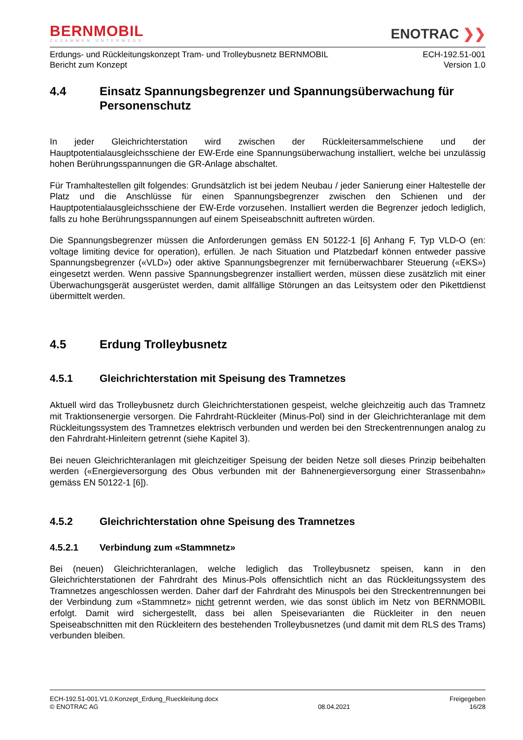BERNMOBIL
ZUSAMMEN UNTERWEGS
ENOTRAC ❯❯
Erdungs- und Rückleitungskonzept Tram- und Trolleybusnetz BERNMOBIL
Bericht zum Konzept
ECH-192.51-001
Version 1.0
4.4 Einsatz Spannungsbegrenzer und Spannungsüberwachung für Personenschutz
In jeder Gleichrichterstation wird zwischen der Rückleitersammelschiene und der Hauptpotentialausgleichsschiene der EW-Erde eine Spannungsüberwachung installiert, welche bei unzulässig hohen Berührungsspannungen die GR-Anlage abschaltet.
Für Tramhaltestellen gilt folgendes: Grundsätzlich ist bei jedem Neubau / jeder Sanierung einer Haltestelle der Platz und die Anschlüsse für einen Spannungsbegrenzer zwischen den Schienen und der Hauptpotentialausgleichsschiene der EW-Erde vorzusehen. Installiert werden die Begrenzer jedoch lediglich, falls zu hohe Berührungsspannungen auf einem Speiseabschnitt auftreten würden.
Die Spannungsbegrenzer müssen die Anforderungen gemäss EN 50122-1 [6] Anhang F, Typ VLD-O (en: voltage limiting device for operation), erfüllen. Je nach Situation und Platzbedarf können entweder passive Spannungsbegrenzer («VLD») oder aktive Spannungsbegrenzer mit fernüberwachbarer Steuerung («EKS») eingesetzt werden. Wenn passive Spannungsbegrenzer installiert werden, müssen diese zusätzlich mit einer Überwachungsgerät ausgerüstet werden, damit allfällige Störungen an das Leitsystem oder den Pikettdienst übermittelt werden.
4.5 Erdung Trolleybusnetz
4.5.1 Gleichrichterstation mit Speisung des Tramnetzes
Aktuell wird das Trolleybusnetz durch Gleichrichterstationen gespeist, welche gleichzeitig auch das Tramnetz mit Traktionsenergie versorgen. Die Fahrdraht-Rückleiter (Minus-Pol) sind in der Gleichrichteranlage mit dem Rückleitungssystem des Tramnetzes elektrisch verbunden und werden bei den Streckentrennungen analog zu den Fahrdraht-Hinleitern getrennt (siehe Kapitel 3).
Bei neuen Gleichrichteranlagen mit gleichzeitiger Speisung der beiden Netze soll dieses Prinzip beibehalten werden («Energieversorgung des Obus verbunden mit der Bahnenergieversorgung einer Strassenbahn» gemäss EN 50122-1 [6]).
4.5.2 Gleichrichterstation ohne Speisung des Tramnetzes
4.5.2.1 Verbindung zum «Stammnetz»
Bei (neuen) Gleichrichteranlagen, welche lediglich das Trolleybusnetz speisen, kann in den Gleichrichterstationen der Fahrdraht des Minus-Pols offensichtlich nicht an das Rückleitungssystem des Tramnetzes angeschlossen werden. Daher darf der Fahrdraht des Minuspols bei den Streckentrennungen bei der Verbindung zum «Stammnetz» nicht getrennt werden, wie das sonst üblich im Netz von BERNMOBIL erfolgt. Damit wird sichergestellt, dass bei allen Speisevarianten die Rückleiter in den neuen Speiseabschnitten mit den Rückleitern des bestehenden Trolleybusnetzes (und damit mit dem RLS des Trams) verbunden bleiben.
ECH-192.51-001.V1.0.Konzept_Erdung_Rueckleitung.docx
© ENOTRAC AG
08.04.2021
Freigegeben
16/28